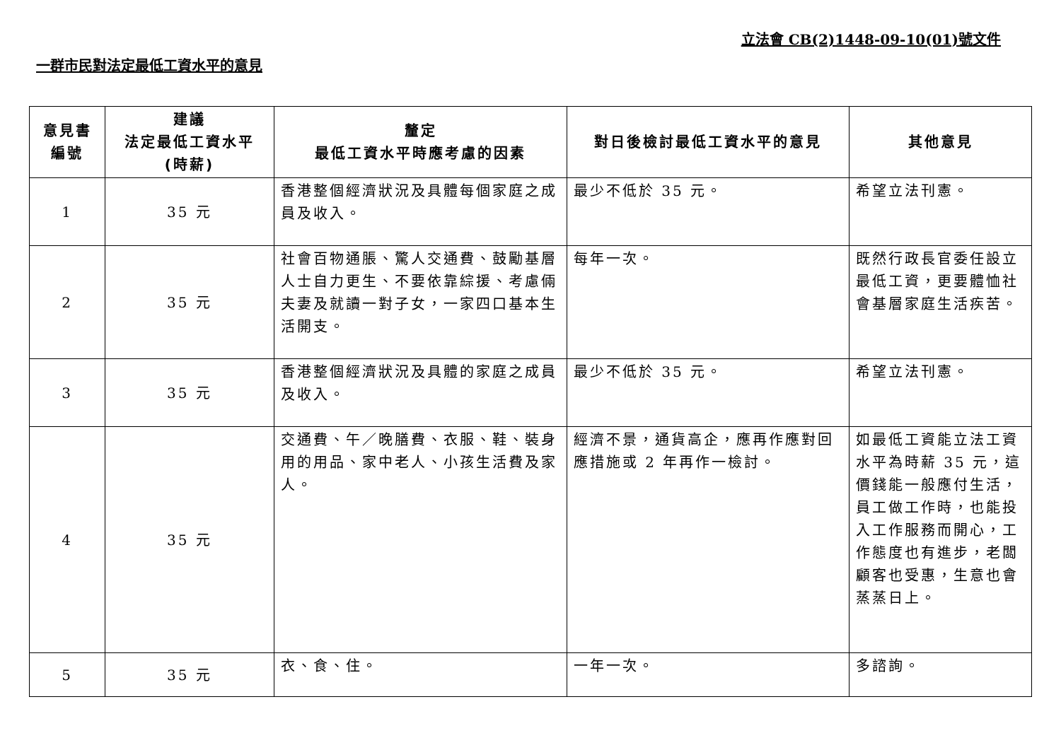立法會 CB(2)1448-09-10(01)號文件
一群市民對法定最低工資水平的意見
| 意見書 編號 | 建議 法定最低工資水平 (時薪) | 釐定 最低工資水平時應考慮的因素 | 對日後檢討最低工資水平的意見 | 其他意見 |
| --- | --- | --- | --- | --- |
| 1 | 35 元 | 香港整個經濟狀況及具體每個家庭之成員及收入。 | 最少不低於 35 元。 | 希望立法刊憲。 |
| 2 | 35 元 | 社會百物通脹、驚人交通費、鼓勵基層人士自力更生、不要依靠綜援、考慮倆夫妻及就讀一對子女，一家四口基本生活開支。 | 每年一次。 | 既然行政長官委任設立最低工資，更要體恤社會基層家庭生活疾苦。 |
| 3 | 35 元 | 香港整個經濟狀況及具體的家庭之成員及收入。 | 最少不低於 35 元。 | 希望立法刊憲。 |
| 4 | 35 元 | 交通費、午／晚膳費、衣服、鞋、裝身用的用品、家中老人、小孩生活費及家人。 | 經濟不景，通貨高企，應再作應對回應措施或 2 年再作一檢討。 | 如最低工資能立法工資水平為時薪 35 元，這價錢能一般應付生活，員工做工作時，也能投入工作服務而開心，工作態度也有進步，老闆顧客也受惠，生意也會蒸蒸日上。 |
| 5 | 35 元 | 衣、食、住。 | 一年一次。 | 多諮詢。 |